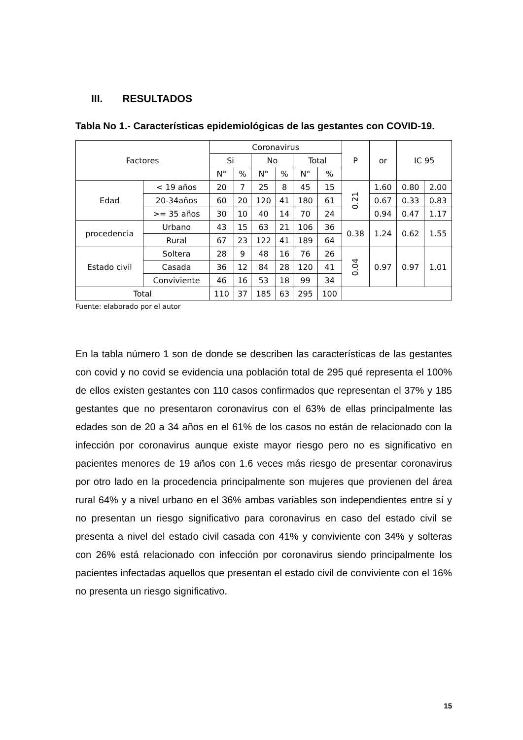III. RESULTADOS
Tabla No 1.- Características epidemiológicas de las gestantes con COVID-19.
| Factores | | Coronavirus | | | | | | P | or | IC 95 | |
| --- | --- | --- | --- | --- | --- | --- | --- | --- | --- | --- | --- |
| | | Si | | No | | Total | | | | | |
| | | N° | % | N° | % | N° | % | | | | |
| Edad | < 19 años | 20 | 7 | 25 | 8 | 45 | 15 | 0.21 | 1.60 | 0.80 | 2.00 |
| | 20-34años | 60 | 20 | 120 | 41 | 180 | 61 | | 0.67 | 0.33 | 0.83 |
| | >= 35 años | 30 | 10 | 40 | 14 | 70 | 24 | | 0.94 | 0.47 | 1.17 |
| procedencia | Urbano | 43 | 15 | 63 | 21 | 106 | 36 | 0.38 | 1.24 | 0.62 | 1.55 |
| | Rural | 67 | 23 | 122 | 41 | 189 | 64 | | | | |
| Estado civil | Soltera | 28 | 9 | 48 | 16 | 76 | 26 | 0.04 | 0.97 | 0.97 | 1.01 |
| | Casada | 36 | 12 | 84 | 28 | 120 | 41 | | | | |
| | Conviviente | 46 | 16 | 53 | 18 | 99 | 34 | | | | |
| Total | | 110 | 37 | 185 | 63 | 295 | 100 | | | | |
Fuente: elaborado por el autor
En la tabla número 1 son de donde se describen las características de las gestantes con covid y no covid se evidencia una población total de 295 qué representa el 100% de ellos existen gestantes con 110 casos confirmados que representan el 37% y 185 gestantes que no presentaron coronavirus con el 63% de ellas principalmente las edades son de 20 a 34 años en el 61% de los casos no están de relacionado con la infección por coronavirus aunque existe mayor riesgo pero no es significativo en pacientes menores de 19 años con 1.6 veces más riesgo de presentar coronavirus por otro lado en la procedencia principalmente son mujeres que provienen del área rural 64% y a nivel urbano en el 36% ambas variables son independientes entre sí y no presentan un riesgo significativo para coronavirus en caso del estado civil se presenta a nivel del estado civil casada con 41% y conviviente con 34% y solteras con 26% está relacionado con infección por coronavirus siendo principalmente los pacientes infectadas aquellos que presentan el estado civil de conviviente con el 16% no presenta un riesgo significativo.
15